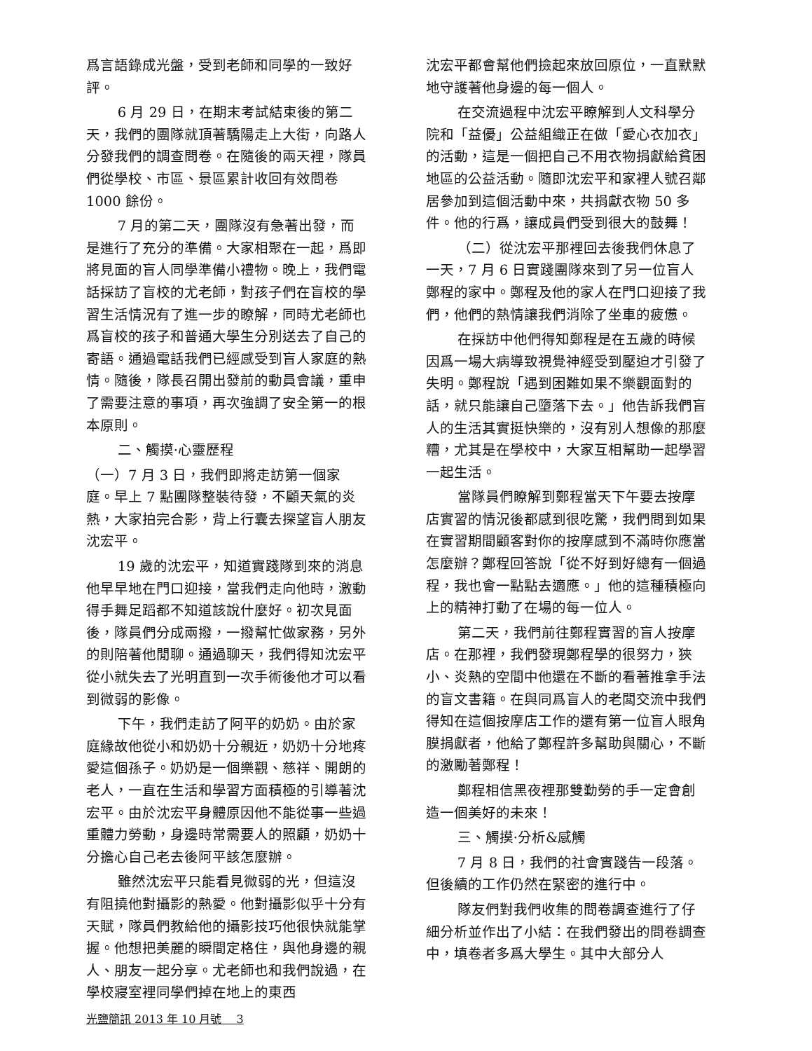爲言語錄成光盤，受到老師和同學的一致好評。
6 月 29 日，在期末考試結束後的第二天，我們的團隊就頂著驕陽走上大街，向路人分發我們的調查問卷。在隨後的兩天裡，隊員們從學校、市區、景區累計收回有效問卷 1000 餘份。
7 月的第二天，團隊沒有急著出發，而是進行了充分的準備。大家相聚在一起，爲即將見面的盲人同學準備小禮物。晚上，我們電話採訪了盲校的尤老師，對孩子們在盲校的學習生活情況有了進一步的瞭解，同時尤老師也爲盲校的孩子和普通大學生分別送去了自己的寄語。通過電話我們已經感受到盲人家庭的熱情。隨後，隊長召開出發前的動員會議，重申了需要注意的事項，再次強調了安全第一的根本原則。
二、觸摸·心靈歷程
（一）7 月 3 日，我們即將走訪第一個家庭。早上 7 點團隊整裝待發，不顧天氣的炎熱，大家拍完合影，背上行囊去探望盲人朋友沈宏平。
19 歲的沈宏平，知道實踐隊到來的消息他早早地在門口迎接，當我們走向他時，激動得手舞足蹈都不知道該說什麼好。初次見面後，隊員們分成兩撥，一撥幫忙做家務，另外的則陪著他閒聊。通過聊天，我們得知沈宏平從小就失去了光明直到一次手術後他才可以看到微弱的影像。
下午，我們走訪了阿平的奶奶。由於家庭緣故他從小和奶奶十分親近，奶奶十分地疼愛這個孫子。奶奶是一個樂觀、慈祥、開朗的老人，一直在生活和學習方面積極的引導著沈宏平。由於沈宏平身體原因他不能從事一些過重體力勞動，身邊時常需要人的照顧，奶奶十分擔心自己老去後阿平該怎麼辦。
雖然沈宏平只能看見微弱的光，但這沒有阻撓他對攝影的熱愛。他對攝影似乎十分有天賦，隊員們教給他的攝影技巧他很快就能掌握。他想把美麗的瞬間定格住，與他身邊的親人、朋友一起分享。尤老師也和我們說過，在學校寢室裡同學們掉在地上的東西
光鹽簡訊 2013 年 10 月號　 3
沈宏平都會幫他們撿起來放回原位，一直默默地守護著他身邊的每一個人。
在交流過程中沈宏平瞭解到人文科學分院和「益優」公益組織正在做「愛心衣加衣」的活動，這是一個把自己不用衣物捐獻給貧困地區的公益活動。隨即沈宏平和家裡人號召鄰居參加到這個活動中來，共捐獻衣物 50 多件。他的行爲，讓成員們受到很大的鼓舞！
（二）從沈宏平那裡回去後我們休息了一天，7 月 6 日實踐團隊來到了另一位盲人鄭程的家中。鄭程及他的家人在門口迎接了我們，他們的熱情讓我們消除了坐車的疲憊。
在採訪中他們得知鄭程是在五歲的時候因爲一場大病導致視覺神經受到壓迫才引發了失明。鄭程說「遇到困難如果不樂觀面對的話，就只能讓自己墮落下去。」他告訴我們盲人的生活其實挺快樂的，沒有別人想像的那麼糟，尤其是在學校中，大家互相幫助一起學習一起生活。
當隊員們瞭解到鄭程當天下午要去按摩店實習的情況後都感到很吃驚，我們問到如果在實習期間顧客對你的按摩感到不滿時你應當怎麼辦？鄭程回答說「從不好到好總有一個過程，我也會一點點去適應。」他的這種積極向上的精神打動了在場的每一位人。
第二天，我們前往鄭程實習的盲人按摩店。在那裡，我們發現鄭程學的很努力，狹小、炎熱的空間中他還在不斷的看著推拿手法的盲文書籍。在與同爲盲人的老闆交流中我們得知在這個按摩店工作的還有第一位盲人眼角膜捐獻者，他給了鄭程許多幫助與關心，不斷的激勵著鄭程！
鄭程相信黑夜裡那雙勤勞的手一定會創造一個美好的未來！
三、觸摸·分析&感觸
7 月 8 日，我們的社會實踐告一段落。但後續的工作仍然在緊密的進行中。
隊友們對我們收集的問卷調查進行了仔細分析並作出了小結：在我們發出的問卷調查中，填卷者多爲大學生。其中大部分人